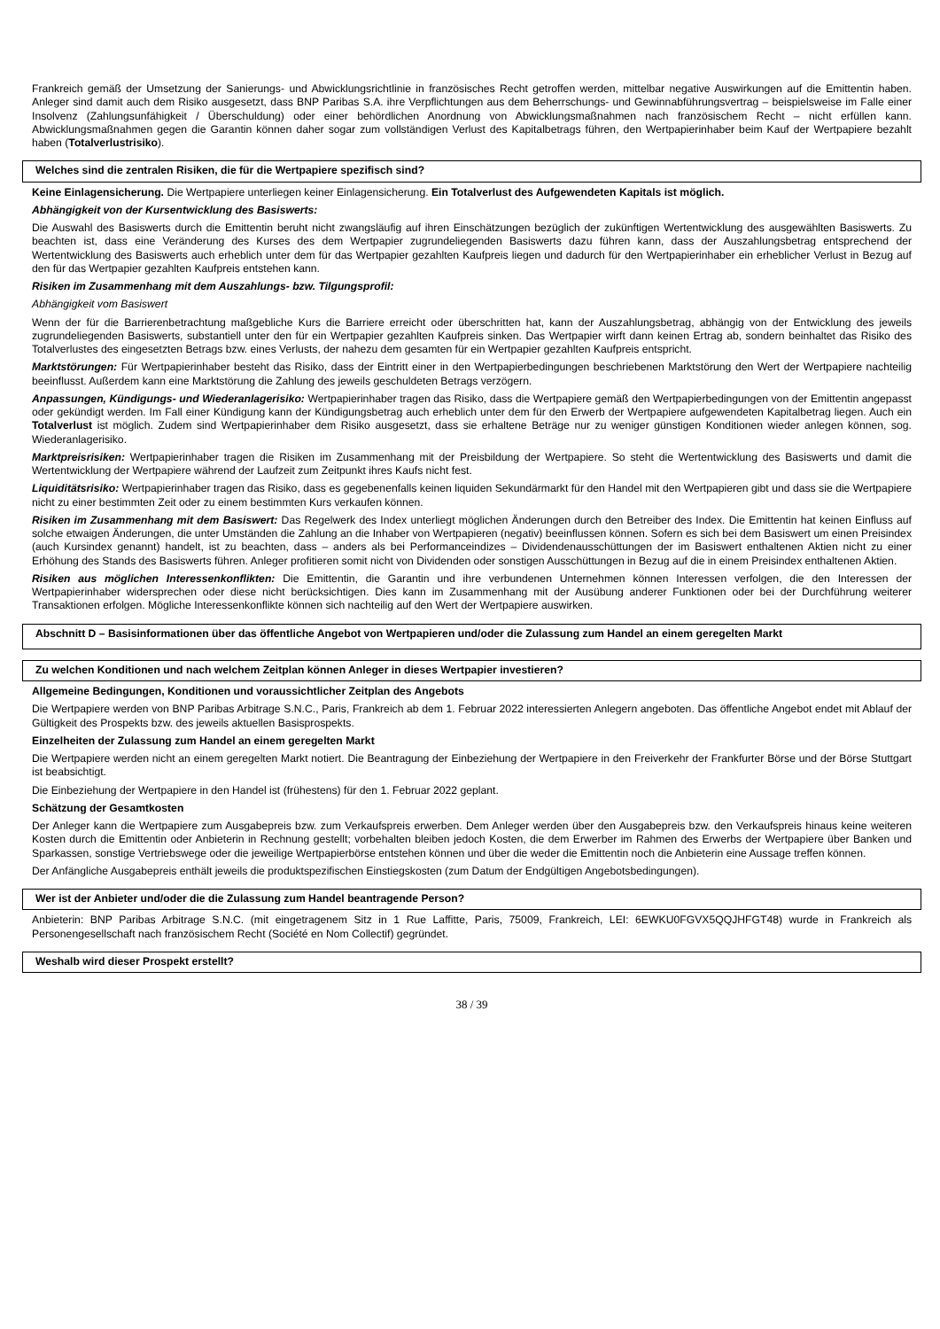Frankreich gemäß der Umsetzung der Sanierungs- und Abwicklungsrichtlinie in französisches Recht getroffen werden, mittelbar negative Auswirkungen auf die Emittentin haben. Anleger sind damit auch dem Risiko ausgesetzt, dass BNP Paribas S.A. ihre Verpflichtungen aus dem Beherrschungs- und Gewinnabführungsvertrag – beispielsweise im Falle einer Insolvenz (Zahlungsunfähigkeit / Überschuldung) oder einer behördlichen Anordnung von Abwicklungsmaßnahmen nach französischem Recht – nicht erfüllen kann. Abwicklungsmaßnahmen gegen die Garantin können daher sogar zum vollständigen Verlust des Kapitalbetrags führen, den Wertpapierinhaber beim Kauf der Wertpapiere bezahlt haben (Totalverlustrisiko).
Welches sind die zentralen Risiken, die für die Wertpapiere spezifisch sind?
Keine Einlagensicherung. Die Wertpapiere unterliegen keiner Einlagensicherung. Ein Totalverlust des Aufgewendeten Kapitals ist möglich.
Abhängigkeit von der Kursentwicklung des Basiswerts:
Die Auswahl des Basiswerts durch die Emittentin beruht nicht zwangsläufig auf ihren Einschätzungen bezüglich der zukünftigen Wertentwicklung des ausgewählten Basiswerts. Zu beachten ist, dass eine Veränderung des Kurses des dem Wertpapier zugrundeliegenden Basiswerts dazu führen kann, dass der Auszahlungsbetrag entsprechend der Wertentwicklung des Basiswerts auch erheblich unter dem für das Wertpapier gezahlten Kaufpreis liegen und dadurch für den Wertpapierinhaber ein erheblicher Verlust in Bezug auf den für das Wertpapier gezahlten Kaufpreis entstehen kann.
Risiken im Zusammenhang mit dem Auszahlungs- bzw. Tilgungsprofil:
Abhängigkeit vom Basiswert
Wenn der für die Barrierenbetrachtung maßgebliche Kurs die Barriere erreicht oder überschritten hat, kann der Auszahlungsbetrag, abhängig von der Entwicklung des jeweils zugrundeliegenden Basiswerts, substantiell unter den für ein Wertpapier gezahlten Kaufpreis sinken. Das Wertpapier wirft dann keinen Ertrag ab, sondern beinhaltet das Risiko des Totalverlustes des eingesetzten Betrags bzw. eines Verlusts, der nahezu dem gesamten für ein Wertpapier gezahlten Kaufpreis entspricht.
Marktstörungen: Für Wertpapierinhaber besteht das Risiko, dass der Eintritt einer in den Wertpapierbedingungen beschriebenen Marktstörung den Wert der Wertpapiere nachteilig beeinflusst. Außerdem kann eine Marktstörung die Zahlung des jeweils geschuldeten Betrags verzögern.
Anpassungen, Kündigungs- und Wiederanlagerisiko: Wertpapierinhaber tragen das Risiko, dass die Wertpapiere gemäß den Wertpapierbedingungen von der Emittentin angepasst oder gekündigt werden. Im Fall einer Kündigung kann der Kündigungsbetrag auch erheblich unter dem für den Erwerb der Wertpapiere aufgewendeten Kapitalbetrag liegen. Auch ein Totalverlust ist möglich. Zudem sind Wertpapierinhaber dem Risiko ausgesetzt, dass sie erhaltene Beträge nur zu weniger günstigen Konditionen wieder anlegen können, sog. Wiederanlagerisiko.
Marktpreisrisiken: Wertpapierinhaber tragen die Risiken im Zusammenhang mit der Preisbildung der Wertpapiere. So steht die Wertentwicklung des Basiswerts und damit die Wertentwicklung der Wertpapiere während der Laufzeit zum Zeitpunkt ihres Kaufs nicht fest.
Liquiditätsrisiko: Wertpapierinhaber tragen das Risiko, dass es gegebenenfalls keinen liquiden Sekundärmarkt für den Handel mit den Wertpapieren gibt und dass sie die Wertpapiere nicht zu einer bestimmten Zeit oder zu einem bestimmten Kurs verkaufen können.
Risiken im Zusammenhang mit dem Basiswert: Das Regelwerk des Index unterliegt möglichen Änderungen durch den Betreiber des Index. Die Emittentin hat keinen Einfluss auf solche etwaigen Änderungen, die unter Umständen die Zahlung an die Inhaber von Wertpapieren (negativ) beeinflussen können. Sofern es sich bei dem Basiswert um einen Preisindex (auch Kursindex genannt) handelt, ist zu beachten, dass – anders als bei Performanceindizes – Dividendenausschüttungen der im Basiswert enthaltenen Aktien nicht zu einer Erhöhung des Stands des Basiswerts führen. Anleger profitieren somit nicht von Dividenden oder sonstigen Ausschüttungen in Bezug auf die in einem Preisindex enthaltenen Aktien.
Risiken aus möglichen Interessenkonflikten: Die Emittentin, die Garantin und ihre verbundenen Unternehmen können Interessen verfolgen, die den Interessen der Wertpapierinhaber widersprechen oder diese nicht berücksichtigen. Dies kann im Zusammenhang mit der Ausübung anderer Funktionen oder bei der Durchführung weiterer Transaktionen erfolgen. Mögliche Interessenkonflikte können sich nachteilig auf den Wert der Wertpapiere auswirken.
Abschnitt D – Basisinformationen über das öffentliche Angebot von Wertpapieren und/oder die Zulassung zum Handel an einem geregelten Markt
Zu welchen Konditionen und nach welchem Zeitplan können Anleger in dieses Wertpapier investieren?
Allgemeine Bedingungen, Konditionen und voraussichtlicher Zeitplan des Angebots
Die Wertpapiere werden von BNP Paribas Arbitrage S.N.C., Paris, Frankreich ab dem 1. Februar 2022 interessierten Anlegern angeboten. Das öffentliche Angebot endet mit Ablauf der Gültigkeit des Prospekts bzw. des jeweils aktuellen Basisprospekts.
Einzelheiten der Zulassung zum Handel an einem geregelten Markt
Die Wertpapiere werden nicht an einem geregelten Markt notiert. Die Beantragung der Einbeziehung der Wertpapiere in den Freiverkehr der Frankfurter Börse und der Börse Stuttgart ist beabsichtigt.
Die Einbeziehung der Wertpapiere in den Handel ist (frühestens) für den 1. Februar 2022 geplant.
Schätzung der Gesamtkosten
Der Anleger kann die Wertpapiere zum Ausgabepreis bzw. zum Verkaufspreis erwerben. Dem Anleger werden über den Ausgabepreis bzw. den Verkaufspreis hinaus keine weiteren Kosten durch die Emittentin oder Anbieterin in Rechnung gestellt; vorbehalten bleiben jedoch Kosten, die dem Erwerber im Rahmen des Erwerbs der Wertpapiere über Banken und Sparkassen, sonstige Vertriebswege oder die jeweilige Wertpapierbörse entstehen können und über die weder die Emittentin noch die Anbieterin eine Aussage treffen können.
Der Anfängliche Ausgabepreis enthält jeweils die produktspezifischen Einstiegskosten (zum Datum der Endgültigen Angebotsbedingungen).
Wer ist der Anbieter und/oder die die Zulassung zum Handel beantragende Person?
Anbieterin: BNP Paribas Arbitrage S.N.C. (mit eingetragenem Sitz in 1 Rue Laffitte, Paris, 75009, Frankreich, LEI: 6EWKU0FGVX5QQJHFGT48) wurde in Frankreich als Personengesellschaft nach französischem Recht (Société en Nom Collectif) gegründet.
Weshalb wird dieser Prospekt erstellt?
38 / 39